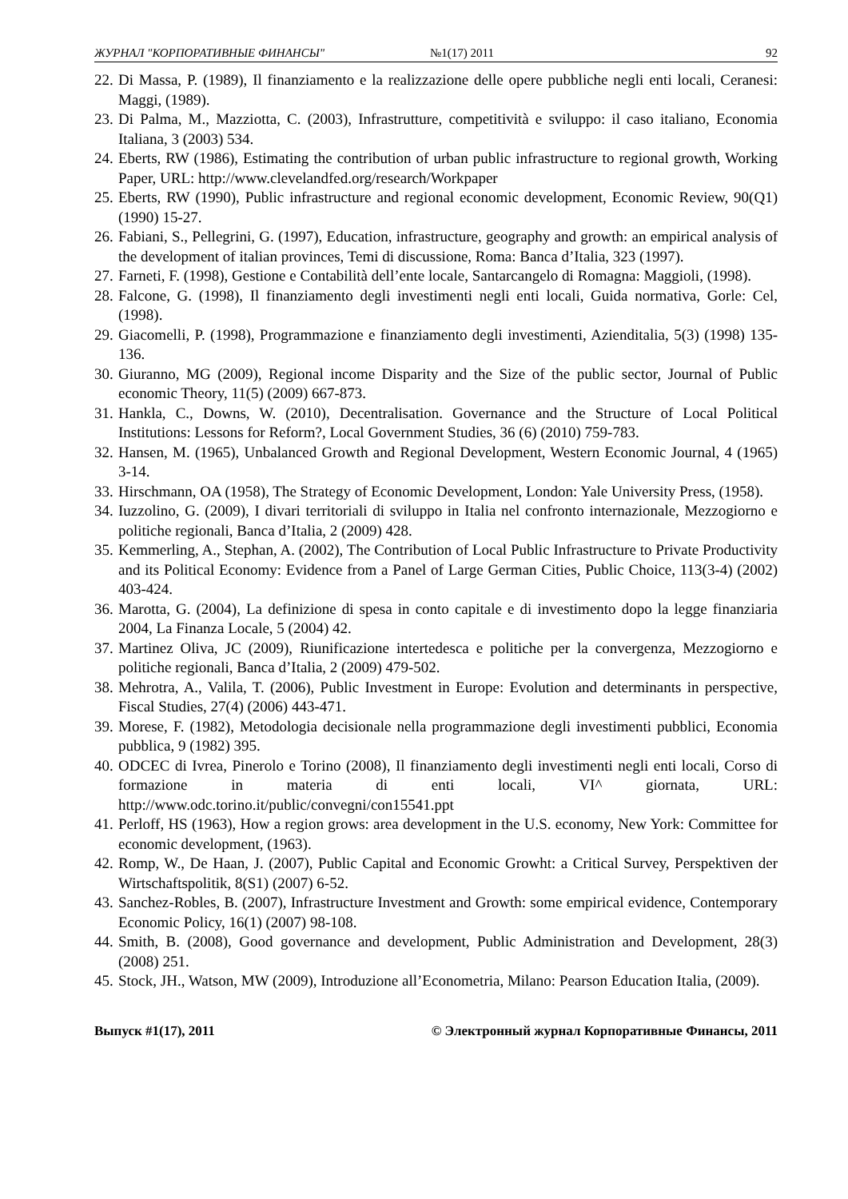ЖУРНАЛ "КОРПОРАТИВНЫЕ ФИНАНСЫ" №1(17) 2011 92
22. Di Massa, P. (1989), Il finanziamento e la realizzazione delle opere pubbliche negli enti locali, Ceranesi: Maggi, (1989).
23. Di Palma, M., Mazziotta, C. (2003), Infrastrutture, competitività e sviluppo: il caso italiano, Economia Italiana, 3 (2003) 534.
24. Eberts, RW (1986), Estimating the contribution of urban public infrastructure to regional growth, Working Paper, URL: http://www.clevelandfed.org/research/Workpaper
25. Eberts, RW (1990), Public infrastructure and regional economic development, Economic Review, 90(Q1) (1990) 15-27.
26. Fabiani, S., Pellegrini, G. (1997), Education, infrastructure, geography and growth: an empirical analysis of the development of italian provinces, Temi di discussione, Roma: Banca d’Italia, 323 (1997).
27. Farneti, F. (1998), Gestione e Contabilità dell’ente locale, Santarcangelo di Romagna: Maggioli, (1998).
28. Falcone, G. (1998), Il finanziamento degli investimenti negli enti locali, Guida normativa, Gorle: Cel, (1998).
29. Giacomelli, P. (1998), Programmazione e finanziamento degli investimenti, Azienditalia, 5(3) (1998) 135-136.
30. Giuranno, MG (2009), Regional income Disparity and the Size of the public sector, Journal of Public economic Theory, 11(5) (2009) 667-873.
31. Hankla, C., Downs, W. (2010), Decentralisation. Governance and the Structure of Local Political Institutions: Lessons for Reform?, Local Government Studies, 36 (6) (2010) 759-783.
32. Hansen, M. (1965), Unbalanced Growth and Regional Development, Western Economic Journal, 4 (1965) 3-14.
33. Hirschmann, OA (1958), The Strategy of Economic Development, London: Yale University Press, (1958).
34. Iuzzolino, G. (2009), I divari territoriali di sviluppo in Italia nel confronto internazionale, Mezzogiorno e politiche regionali, Banca d’Italia, 2 (2009) 428.
35. Kemmerling, A., Stephan, A. (2002), The Contribution of Local Public Infrastructure to Private Productivity and its Political Economy: Evidence from a Panel of Large German Cities, Public Choice, 113(3-4) (2002) 403-424.
36. Marotta, G. (2004), La definizione di spesa in conto capitale e di investimento dopo la legge finanziaria 2004, La Finanza Locale, 5 (2004) 42.
37. Martinez Oliva, JC (2009), Riunificazione intertedesca e politiche per la convergenza, Mezzogiorno e politiche regionali, Banca d’Italia, 2 (2009) 479-502.
38. Mehrotra, A., Valila, T. (2006), Public Investment in Europe: Evolution and determinants in perspective, Fiscal Studies, 27(4) (2006) 443-471.
39. Morese, F. (1982), Metodologia decisionale nella programmazione degli investimenti pubblici, Economia pubblica, 9 (1982) 395.
40. ODCEC di Ivrea, Pinerolo e Torino (2008), Il finanziamento degli investimenti negli enti locali, Corso di formazione in materia di enti locali, VI^ giornata, URL: http://www.odc.torino.it/public/convegni/con15541.ppt
41. Perloff, HS (1963), How a region grows: area development in the U.S. economy, New York: Committee for economic development, (1963).
42. Romp, W., De Haan, J. (2007), Public Capital and Economic Growht: a Critical Survey, Perspektiven der Wirtschaftspolitik, 8(S1) (2007) 6-52.
43. Sanchez-Robles, B. (2007), Infrastructure Investment and Growth: some empirical evidence, Contemporary Economic Policy, 16(1) (2007) 98-108.
44. Smith, B. (2008), Good governance and development, Public Administration and Development, 28(3) (2008) 251.
45. Stock, JH., Watson, MW (2009), Introduzione all’Econometria, Milano: Pearson Education Italia, (2009).
Выпуск #1(17), 2011 © Электронный журнал Корпоративные Финансы, 2011